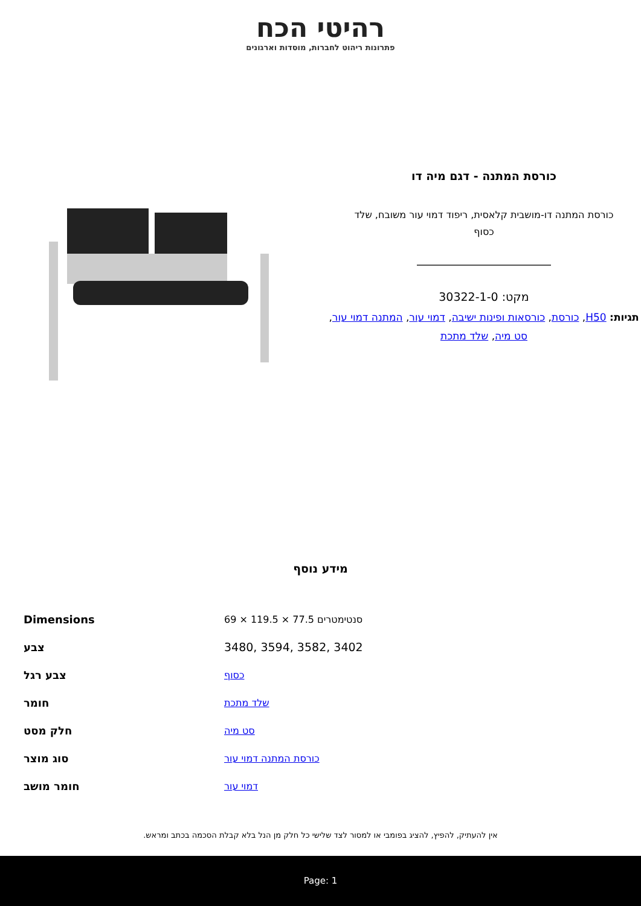רהיטי הכח
פתרונות ריהוט לחברות, מוסדות וארגונים
כורסת המתנה - דגם מיה דו
כורסת המתנה דו-מושבית קלאסית, ריפוד דמוי עור משובח, שלד כסוף
מקט: 30322-1-0
תגיות: H50, כורסת, כורסאות ופינות ישיבה, דמוי עור, המתנה דמוי עור, סט מיה, שלד מתכת
מידע נוסף
| Dimensions | 69 × 119.5 × 77.5 סנטימטרים |
| צבע | 3480, 3594, 3582, 3402 |
| צבע רגל | כסוף |
| חומר | שלד מתכת |
| חלק מסט | סט מיה |
| סוג מוצר | כורסת המתנה דמוי עור |
| חומר מושב | דמוי עור |
אין להעתיק, להפיץ, להציג בפומבי או למסור לצד שלישי כל חלק מן הנל בלא קבלת הסכמה בכתב ומראש.
Page: 1